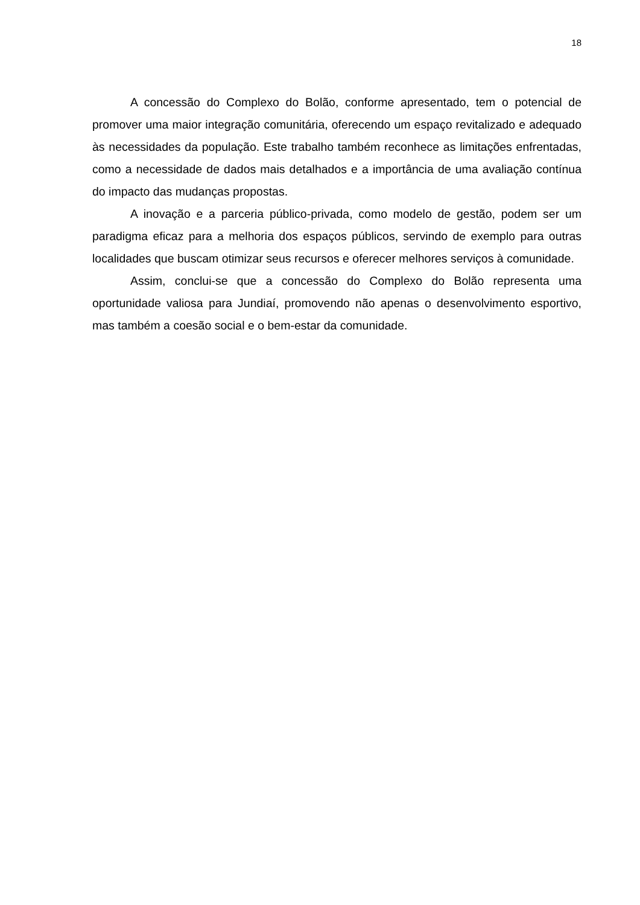18
A concessão do Complexo do Bolão, conforme apresentado, tem o potencial de promover uma maior integração comunitária, oferecendo um espaço revitalizado e adequado às necessidades da população. Este trabalho também reconhece as limitações enfrentadas, como a necessidade de dados mais detalhados e a importância de uma avaliação contínua do impacto das mudanças propostas.
A inovação e a parceria público-privada, como modelo de gestão, podem ser um paradigma eficaz para a melhoria dos espaços públicos, servindo de exemplo para outras localidades que buscam otimizar seus recursos e oferecer melhores serviços à comunidade.
Assim, conclui-se que a concessão do Complexo do Bolão representa uma oportunidade valiosa para Jundiaí, promovendo não apenas o desenvolvimento esportivo, mas também a coesão social e o bem-estar da comunidade.